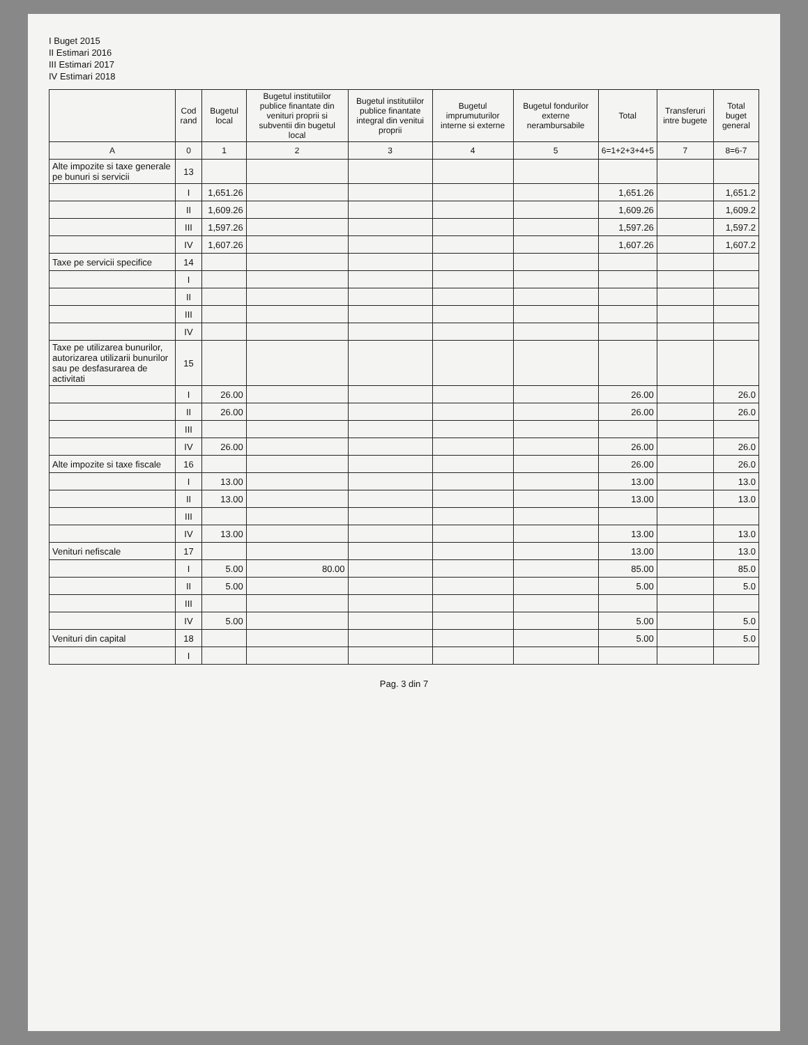I Buget 2015
II Estimari 2016
III Estimari 2017
IV Estimari 2018
| | Cod rand | Bugetul local | Bugetul institutiilor publice finantate din venituri proprii si subventii din bugetul local | Bugetul institutiilor publice finantate integral din venitui proprii | Bugetul imprumuturilor interne si externe | Bugetul fondurilor externe nerambursabile | Total | Transferuri intre bugete | Total buget general |
| --- | --- | --- | --- | --- | --- | --- | --- | --- | --- |
| A | 0 | 1 | 2 | 3 | 4 | 5 | 6=1+2+3+4+5 | 7 | 8=6-7 |
| Alte impozite si taxe generale pe bunuri si servicii | 13 | | | | | | | | |
| | I | 1,651.26 | | | | | 1,651.26 | | 1,651.2 |
| | II | 1,609.26 | | | | | 1,609.26 | | 1,609.2 |
| | III | 1,597.26 | | | | | 1,597.26 | | 1,597.2 |
| | IV | 1,607.26 | | | | | 1,607.26 | | 1,607.2 |
| Taxe pe servicii specifice | 14 | | | | | | | | |
| | I | | | | | | | | |
| | II | | | | | | | | |
| | III | | | | | | | | |
| | IV | | | | | | | | |
| Taxe pe utilizarea bunurilor, autorizarea utilizarii bunurilor sau pe desfasurarea de activitati | 15 | | | | | | | | |
| | I | 26.00 | | | | | 26.00 | | 26.0 |
| | II | 26.00 | | | | | 26.00 | | 26.0 |
| | III | | | | | | | | |
| | IV | 26.00 | | | | | 26.00 | | 26.0 |
| Alte impozite si taxe fiscale | 16 | | | | | | 26.00 | | 26.0 |
| | I | 13.00 | | | | | 13.00 | | 13.0 |
| | II | 13.00 | | | | | 13.00 | | 13.0 |
| | III | | | | | | | | |
| | IV | 13.00 | | | | | 13.00 | | 13.0 |
| Venituri nefiscale | 17 | | | | | | 13.00 | | 13.0 |
| | I | 5.00 | 80.00 | | | | 85.00 | | 85.0 |
| | II | 5.00 | | | | | 5.00 | | 5.0 |
| | III | | | | | | | | |
| | IV | 5.00 | | | | | 5.00 | | 5.0 |
| Venituri din capital | 18 | | | | | | 5.00 | | 5.0 |
| | I | | | | | | | | |
Pag. 3 din 7